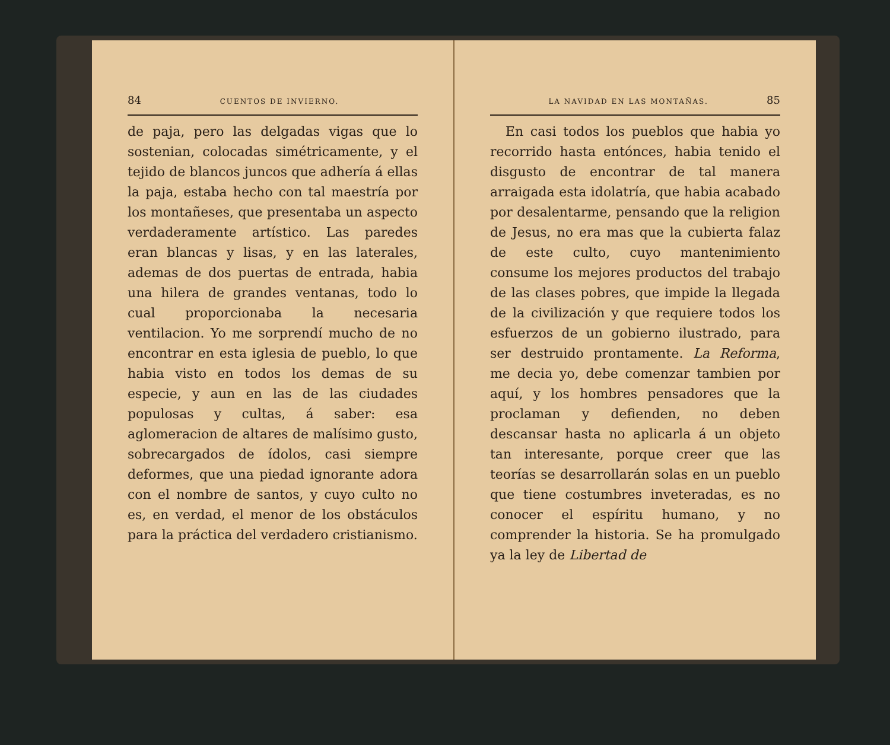84 CUENTOS DE INVIERNO.
de paja, pero las delgadas vigas que lo sostenian, colocadas simétricamente, y el tejido de blancos juncos que adhería á ellas la paja, estaba hecho con tal maestría por los montañeses, que presentaba un aspecto verdaderamente artístico. Las paredes eran blancas y lisas, y en las laterales, ademas de dos puertas de entrada, habia una hilera de grandes ventanas, todo lo cual proporcionaba la necesaria ventilacion. Yo me sorprendí mucho de no encontrar en esta iglesia de pueblo, lo que habia visto en todos los demas de su especie, y aun en las de las ciudades populosas y cultas, á saber: esa aglomeracion de altares de malísimo gusto, sobrecargados de ídolos, casi siempre deformes, que una piedad ignorante adora con el nombre de santos, y cuyo culto no es, en verdad, el menor de los obstáculos para la práctica del verdadero cristianismo.
LA NAVIDAD EN LAS MONTAÑAS. 85
En casi todos los pueblos que habia yo recorrido hasta entónces, habia tenido el disgusto de encontrar de tal manera arraigada esta idolatría, que habia acabado por desalentarme, pensando que la religion de Jesus, no era mas que la cubierta falaz de este culto, cuyo mantenimiento consume los mejores productos del trabajo de las clases pobres, que impide la llegada de la civilización y que requiere todos los esfuerzos de un gobierno ilustrado, para ser destruido prontamente. La Reforma, me decia yo, debe comenzar tambien por aquí, y los hombres pensadores que la proclaman y defienden, no deben descansar hasta no aplicarla á un objeto tan interesante, porque creer que las teorías se desarrollarán solas en un pueblo que tiene costumbres inveteradas, es no conocer el espíritu humano, y no comprender la historia. Se ha promulgado ya la ley de Libertad de